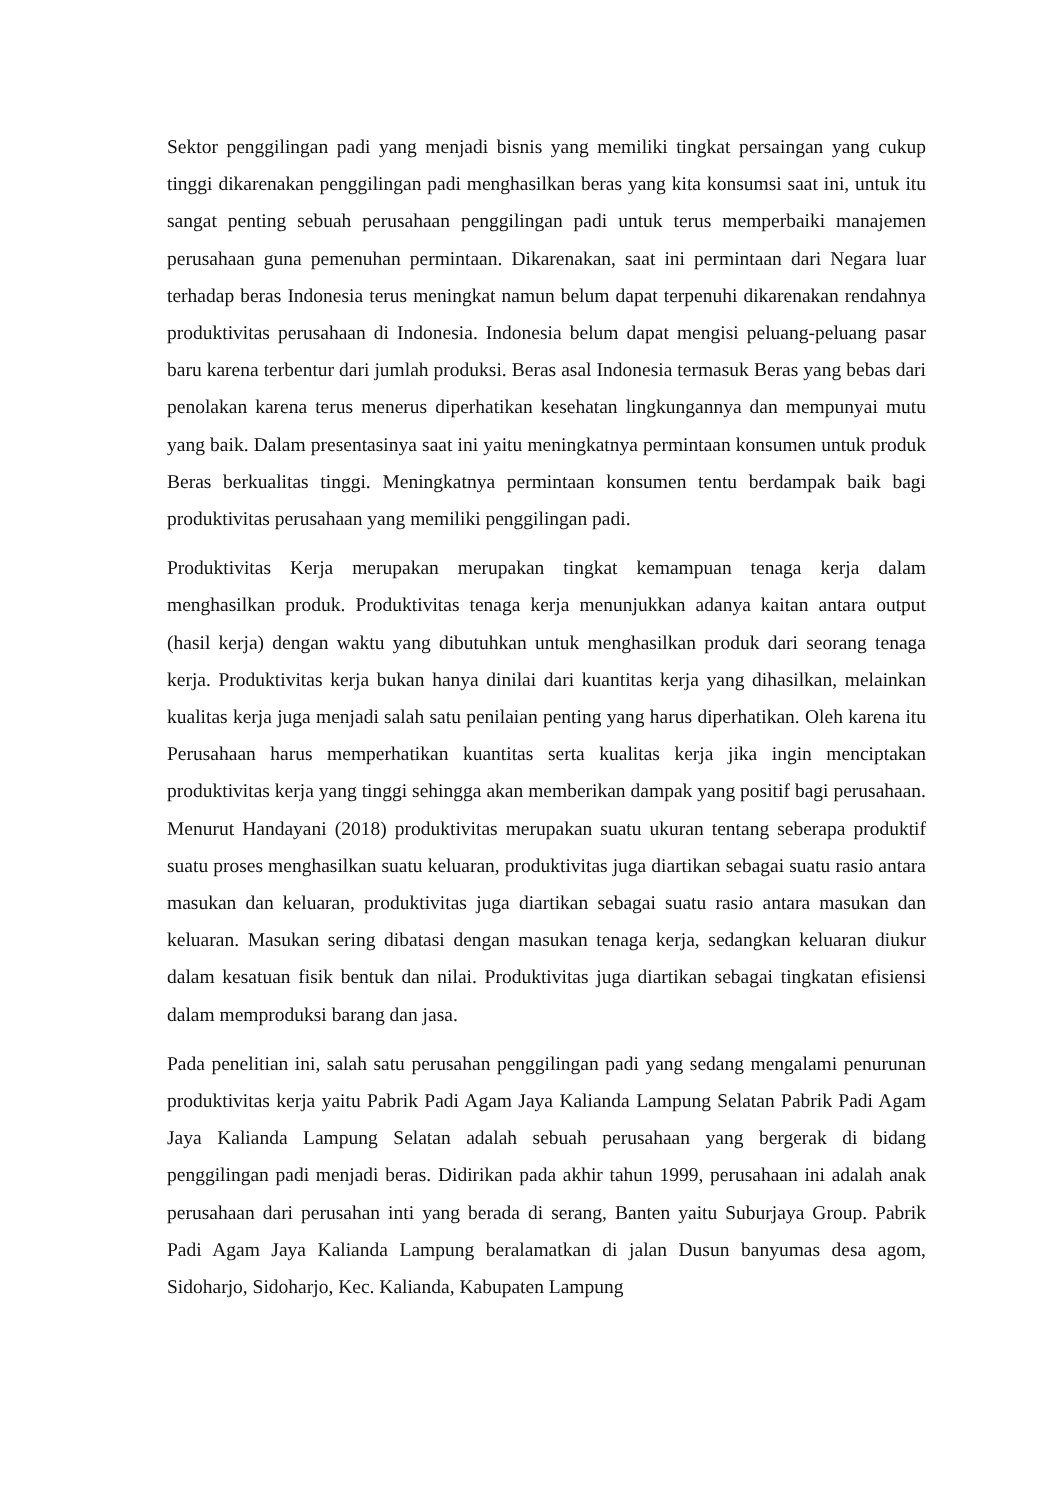Sektor penggilingan padi yang menjadi bisnis yang memiliki tingkat persaingan yang cukup tinggi dikarenakan penggilingan padi menghasilkan beras yang kita konsumsi saat ini, untuk itu sangat penting sebuah perusahaan penggilingan padi untuk terus memperbaiki manajemen perusahaan guna pemenuhan permintaan. Dikarenakan, saat ini permintaan dari Negara luar terhadap beras Indonesia terus meningkat namun belum dapat terpenuhi dikarenakan rendahnya produktivitas perusahaan di Indonesia. Indonesia belum dapat mengisi peluang-peluang pasar baru karena terbentur dari jumlah produksi. Beras asal Indonesia termasuk Beras yang bebas dari penolakan karena terus menerus diperhatikan kesehatan lingkungannya dan mempunyai mutu yang baik. Dalam presentasinya saat ini yaitu meningkatnya permintaan konsumen untuk produk Beras berkualitas tinggi. Meningkatnya permintaan konsumen tentu berdampak baik bagi produktivitas perusahaan yang memiliki penggilingan padi.
Produktivitas Kerja merupakan merupakan tingkat kemampuan tenaga kerja dalam menghasilkan produk. Produktivitas tenaga kerja menunjukkan adanya kaitan antara output (hasil kerja) dengan waktu yang dibutuhkan untuk menghasilkan produk dari seorang tenaga kerja. Produktivitas kerja bukan hanya dinilai dari kuantitas kerja yang dihasilkan, melainkan kualitas kerja juga menjadi salah satu penilaian penting yang harus diperhatikan. Oleh karena itu Perusahaan harus memperhatikan kuantitas serta kualitas kerja jika ingin menciptakan produktivitas kerja yang tinggi sehingga akan memberikan dampak yang positif bagi perusahaan. Menurut Handayani (2018) produktivitas merupakan suatu ukuran tentang seberapa produktif suatu proses menghasilkan suatu keluaran, produktivitas juga diartikan sebagai suatu rasio antara masukan dan keluaran, produktivitas juga diartikan sebagai suatu rasio antara masukan dan keluaran. Masukan sering dibatasi dengan masukan tenaga kerja, sedangkan keluaran diukur dalam kesatuan fisik bentuk dan nilai. Produktivitas juga diartikan sebagai tingkatan efisiensi dalam memproduksi barang dan jasa.
Pada penelitian ini, salah satu perusahan penggilingan padi yang sedang mengalami penurunan produktivitas kerja yaitu Pabrik Padi Agam Jaya Kalianda Lampung Selatan Pabrik Padi Agam Jaya Kalianda Lampung Selatan adalah sebuah perusahaan yang bergerak di bidang penggilingan padi menjadi beras. Didirikan pada akhir tahun 1999, perusahaan ini adalah anak perusahaan dari perusahan inti yang berada di serang, Banten yaitu Suburjaya Group. Pabrik Padi Agam Jaya Kalianda Lampung beralamatkan di jalan Dusun banyumas desa agom, Sidoharjo, Sidoharjo, Kec. Kalianda, Kabupaten Lampung